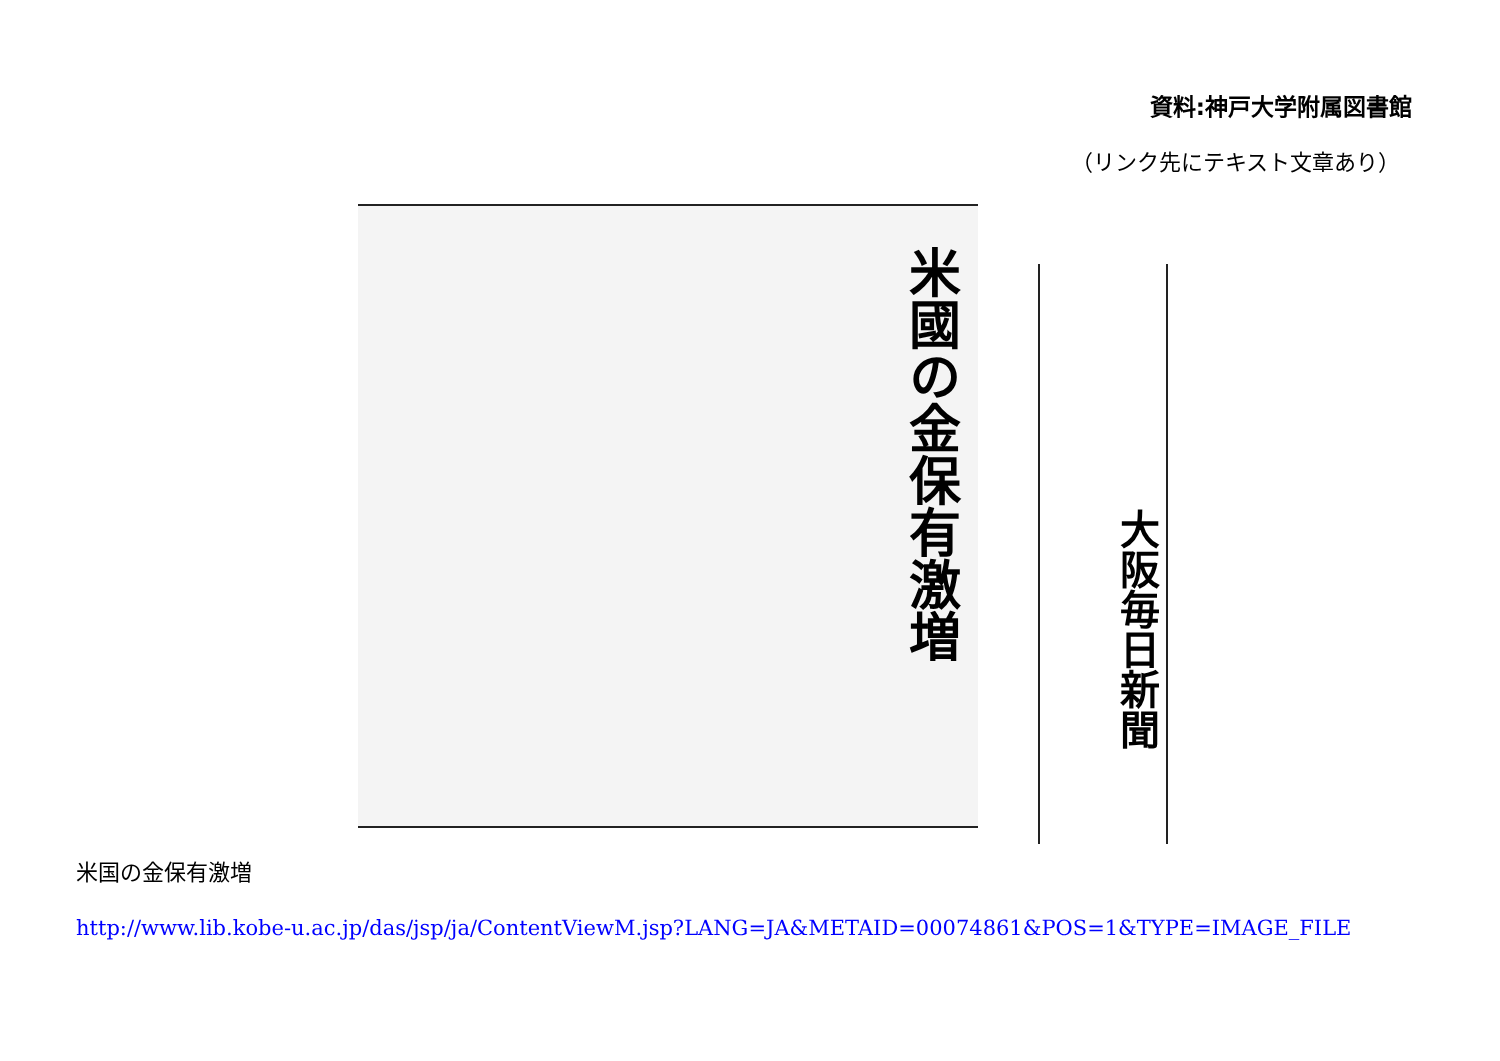資料:神戸大学附属図書館
（リンク先にテキスト文章あり）
米國の金保有激増
大阪毎日新聞
米国の金保有激増
http://www.lib.kobe-u.ac.jp/das/jsp/ja/ContentViewM.jsp?LANG=JA&METAID=00074861&POS=1&TYPE=IMAGE_FILE